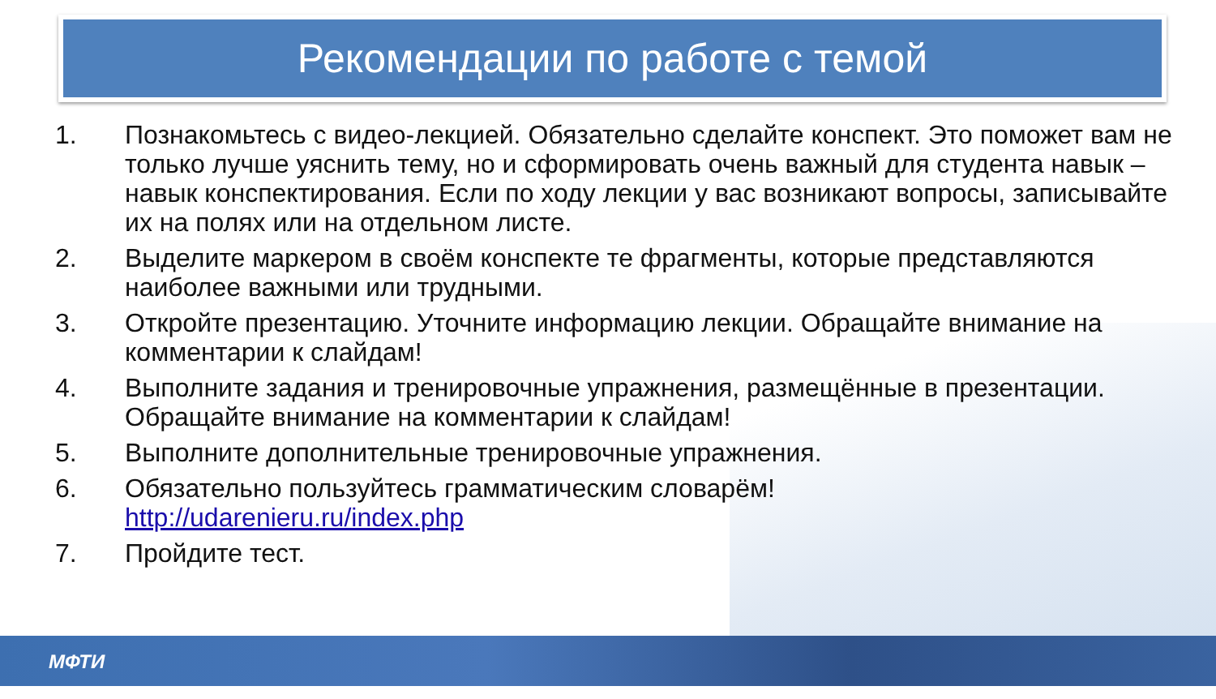Рекомендации по работе с темой
1. Познакомьтесь с видео-лекцией. Обязательно сделайте конспект. Это поможет вам не только лучше уяснить тему, но и сформировать очень важный для студента навык – навык конспектирования. Если по ходу лекции у вас возникают вопросы, записывайте их на полях или на отдельном листе.
2. Выделите маркером в своём конспекте те фрагменты, которые представляются наиболее важными или трудными.
3. Откройте презентацию. Уточните информацию лекции. Обращайте внимание на комментарии к слайдам!
4. Выполните задания и тренировочные упражнения, размещённые в презентации. Обращайте внимание на комментарии к слайдам!
5. Выполните дополнительные тренировочные упражнения.
6. Обязательно пользуйтесь грамматическим словарём!
http://udarenieru.ru/index.php
7. Пройдите тест.
МФТИ